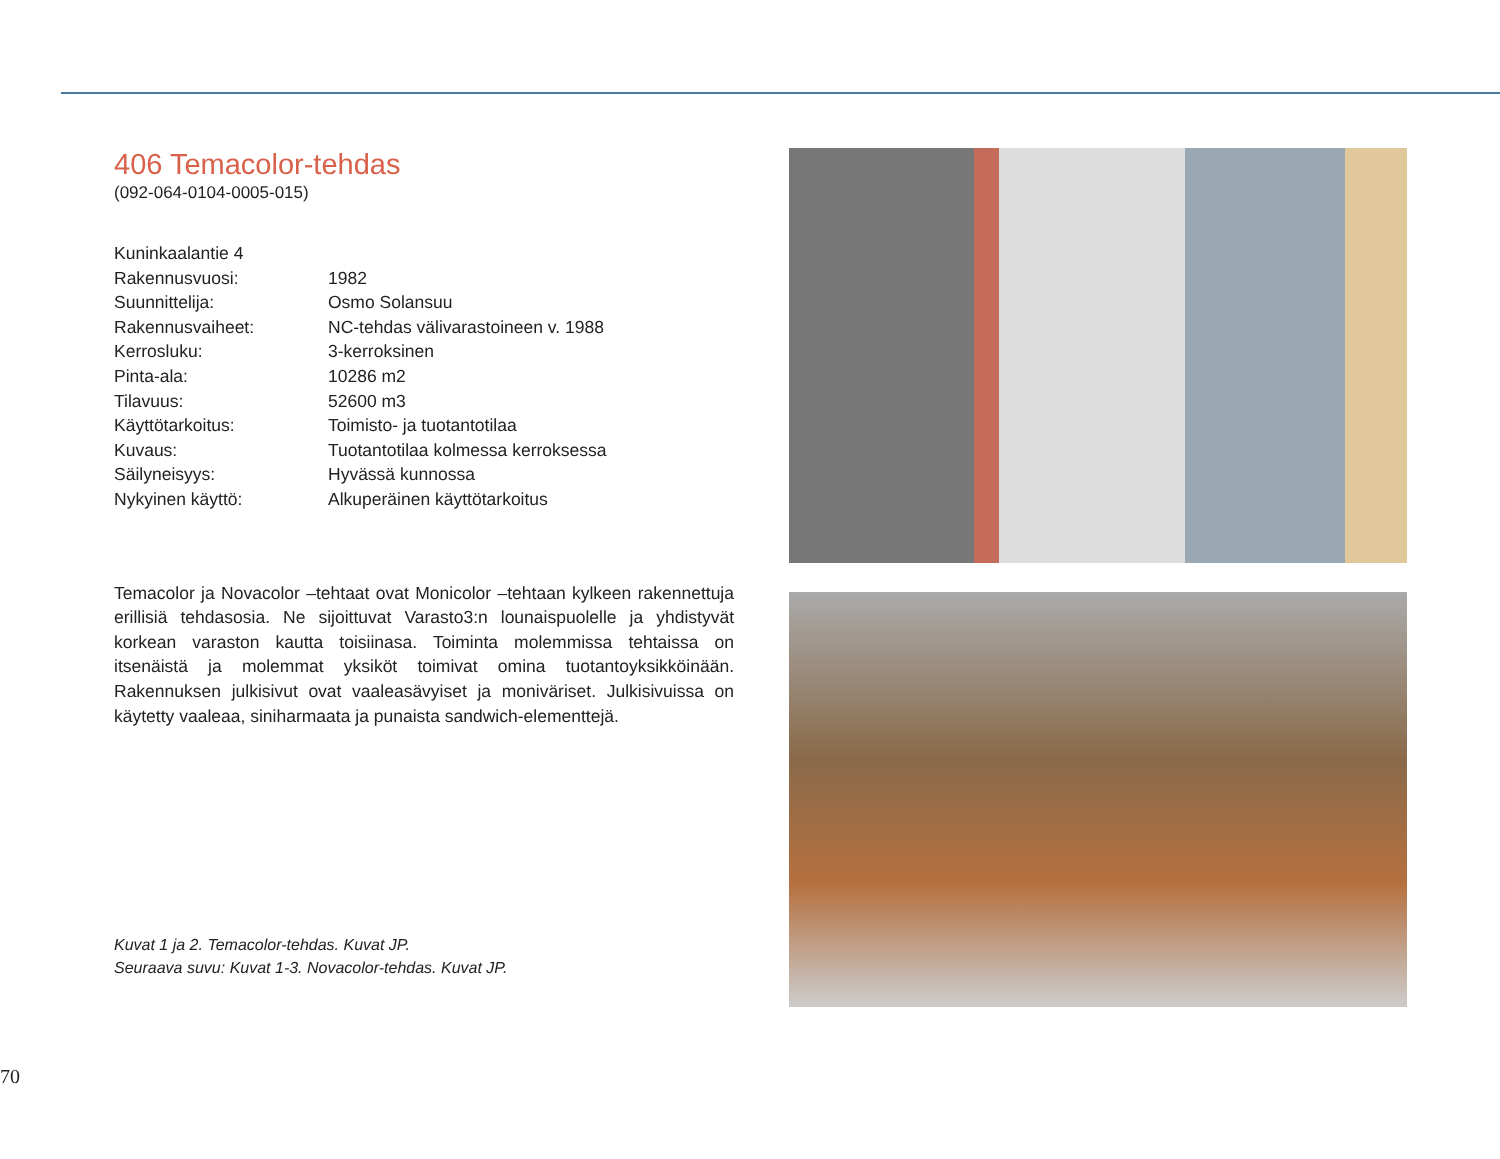406 Temacolor-tehdas
(092-064-0104-0005-015)
| Kuninkaalantie 4 | |
| Rakennusvuosi: | 1982 |
| Suunnittelija: | Osmo Solansuu |
| Rakennusvaiheet: | NC-tehdas välivarastoineen v. 1988 |
| Kerrosluku: | 3-kerroksinen |
| Pinta-ala: | 10286 m2 |
| Tilavuus: | 52600 m3 |
| Käyttötarkoitus: | Toimisto- ja tuotantotilaa |
| Kuvaus: | Tuotantotilaa kolmessa kerroksessa |
| Säilyneisyys: | Hyvässä kunnossa |
| Nykyinen käyttö: | Alkuperäinen käyttötarkoitus |
Temacolor ja Novacolor –tehtaat ovat Monicolor –tehtaan kylkeen rakennettuja erillisiä tehdasosia. Ne sijoittuvat Varasto3:n lounaispuolelle ja yhdistyvät korkean varaston kautta toisiinasa. Toiminta molemmissa tehtaissa on itsenäistä ja molemmat yksiköt toimivat omina tuotantoyksikköinään. Rakennuksen julkisivut ovat vaaleasävyiset ja moniväriset. Julkisivuissa on käytetty vaaleaa, siniharmaata ja punaista sandwich-elementtejä.
Kuvat 1 ja 2. Temacolor-tehdas. Kuvat JP.
Seuraava suvu: Kuvat 1-3. Novacolor-tehdas. Kuvat JP.
70